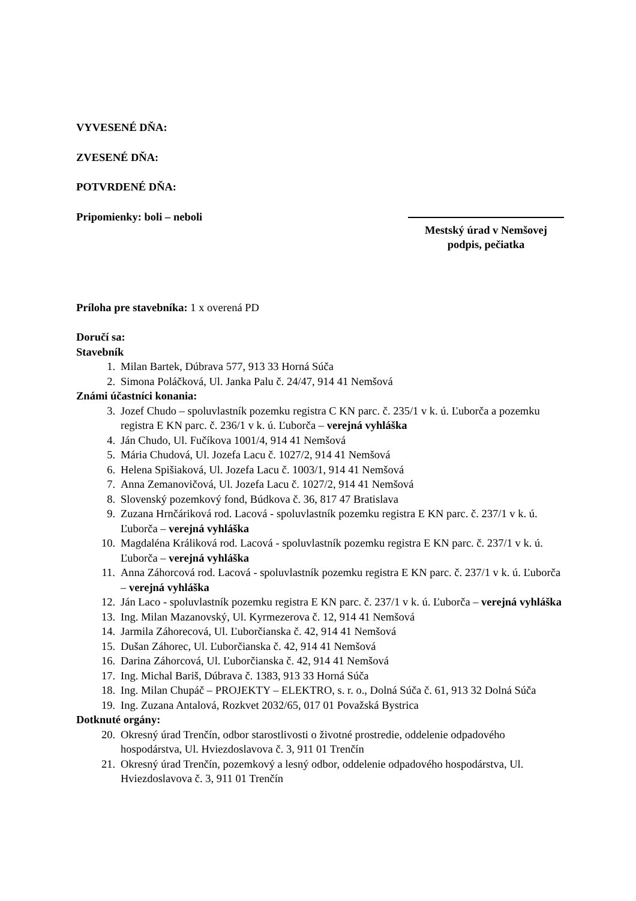VYVESENÉ DŇA:
ZVESENÉ DŇA:
POTVRDENÉ DŇA:
Pripomienky: boli – neboli Mestský úrad v Nemšovej
podpis, pečiatka
Príloha pre stavebníka: 1 x overená PD
Doručí sa:
Stavebník
1. Milan Bartek, Dúbrava 577, 913 33 Horná Súča
2. Simona Poláčková, Ul. Janka Palu č. 24/47, 914 41 Nemšová
Známi účastníci konania:
3. Jozef Chudo – spoluvlastník pozemku registra C KN parc. č. 235/1 v k. ú. Ľuborča a pozemku registra E KN parc. č. 236/1 v k. ú. Ľuborča – verejná vyhláška
4. Ján Chudo, Ul. Fučíkova 1001/4, 914 41 Nemšová
5. Mária Chudová, Ul. Jozefa Lacu č. 1027/2, 914 41 Nemšová
6. Helena Spišiaková, Ul. Jozefa Lacu č. 1003/1, 914 41 Nemšová
7. Anna Zemanovičová, Ul. Jozefa Lacu č. 1027/2, 914 41 Nemšová
8. Slovenský pozemkový fond, Búdkova č. 36, 817 47 Bratislava
9. Zuzana Hrnčáriková rod. Lacová - spoluvlastník pozemku registra E KN parc. č. 237/1 v k. ú. Ľuborča – verejná vyhláška
10. Magdaléna Králiková rod. Lacová - spoluvlastník pozemku registra E KN parc. č. 237/1 v k. ú. Ľuborča – verejná vyhláška
11. Anna Záhorcová rod. Lacová - spoluvlastník pozemku registra E KN parc. č. 237/1 v k. ú. Ľuborča – verejná vyhláška
12. Ján Laco - spoluvlastník pozemku registra E KN parc. č. 237/1 v k. ú. Ľuborča – verejná vyhláška
13. Ing. Milan Mazanovský, Ul. Kyrmezerova č. 12, 914 41 Nemšová
14. Jarmila Záhorecová, Ul. Ľuborčianska č. 42, 914 41 Nemšová
15. Dušan Záhorec, Ul. Ľuborčianska č. 42, 914 41 Nemšová
16. Darina Záhorcová, Ul. Ľuborčianska č. 42, 914 41 Nemšová
17. Ing. Michal Bariš, Dúbrava č. 1383, 913 33 Horná Súča
18. Ing. Milan Chupáč – PROJEKTY – ELEKTRO, s. r. o., Dolná Súča č. 61, 913 32 Dolná Súča
19. Ing. Zuzana Antalová, Rozkvet 2032/65, 017 01 Považská Bystrica
Dotknuté orgány:
20. Okresný úrad Trenčín, odbor starostlivosti o životné prostredie, oddelenie odpadového hospodárstva, Ul. Hviezdoslavova č. 3, 911 01 Trenčín
21. Okresný úrad Trenčín, pozemkový a lesný odbor, oddelenie odpadového hospodárstva, Ul. Hviezdoslavova č. 3, 911 01 Trenčín